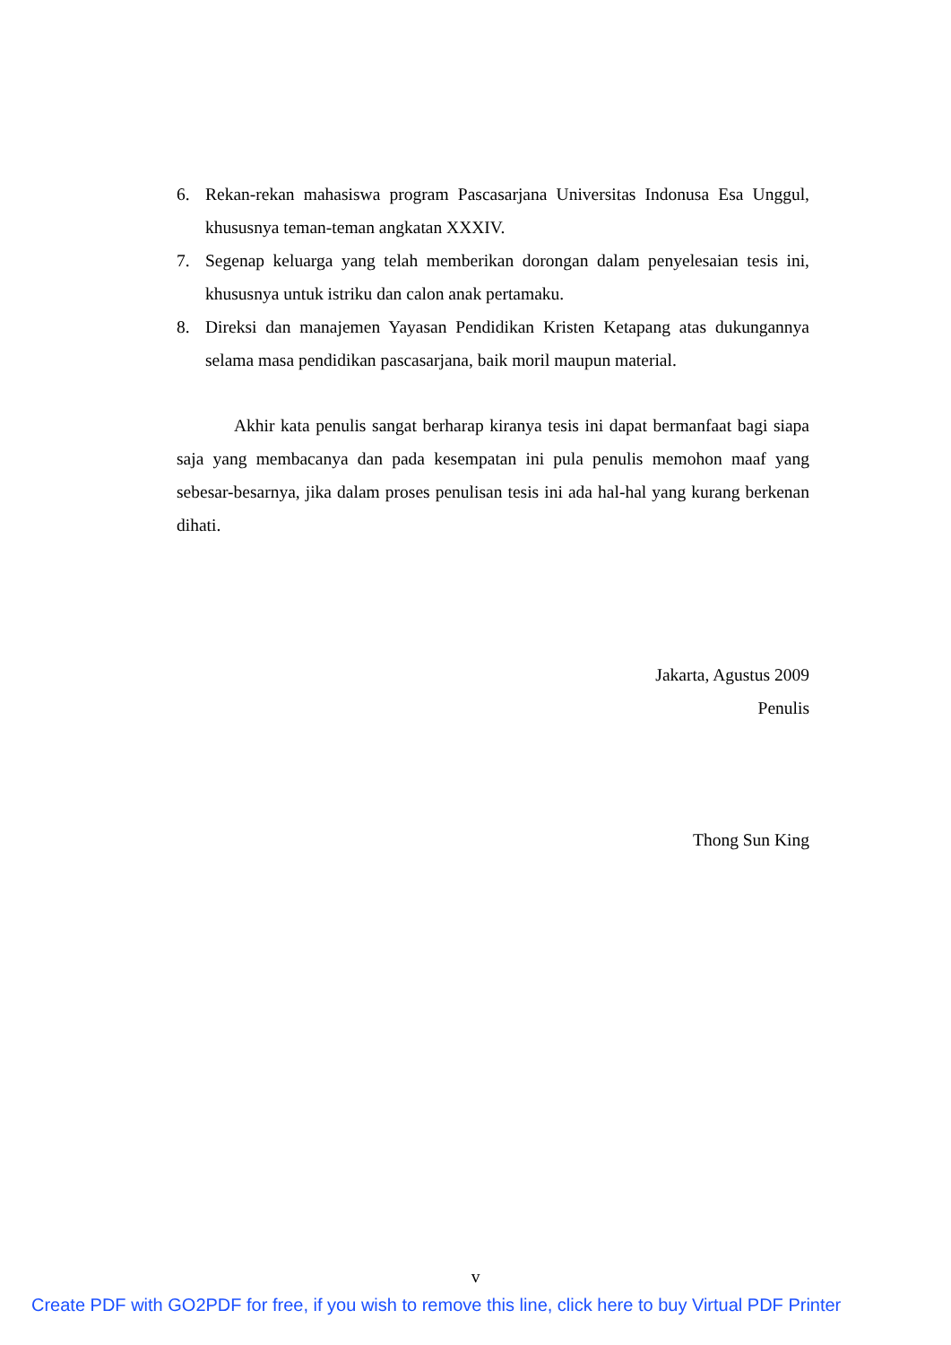6. Rekan-rekan mahasiswa program Pascasarjana Universitas Indonusa Esa Unggul, khususnya teman-teman angkatan XXXIV.
7. Segenap keluarga yang telah memberikan dorongan dalam penyelesaian tesis ini, khususnya untuk istriku dan calon anak pertamaku.
8. Direksi dan manajemen Yayasan Pendidikan Kristen Ketapang atas dukungannya selama masa pendidikan pascasarjana, baik moril maupun material.
Akhir kata penulis sangat berharap kiranya tesis ini dapat bermanfaat bagi siapa saja yang membacanya dan pada kesempatan ini pula penulis memohon maaf yang sebesar-besarnya, jika dalam proses penulisan tesis ini ada hal-hal yang kurang berkenan dihati.
Jakarta, Agustus 2009
Penulis
Thong Sun King
v
Create PDF with GO2PDF for free, if you wish to remove this line, click here to buy Virtual PDF Printer